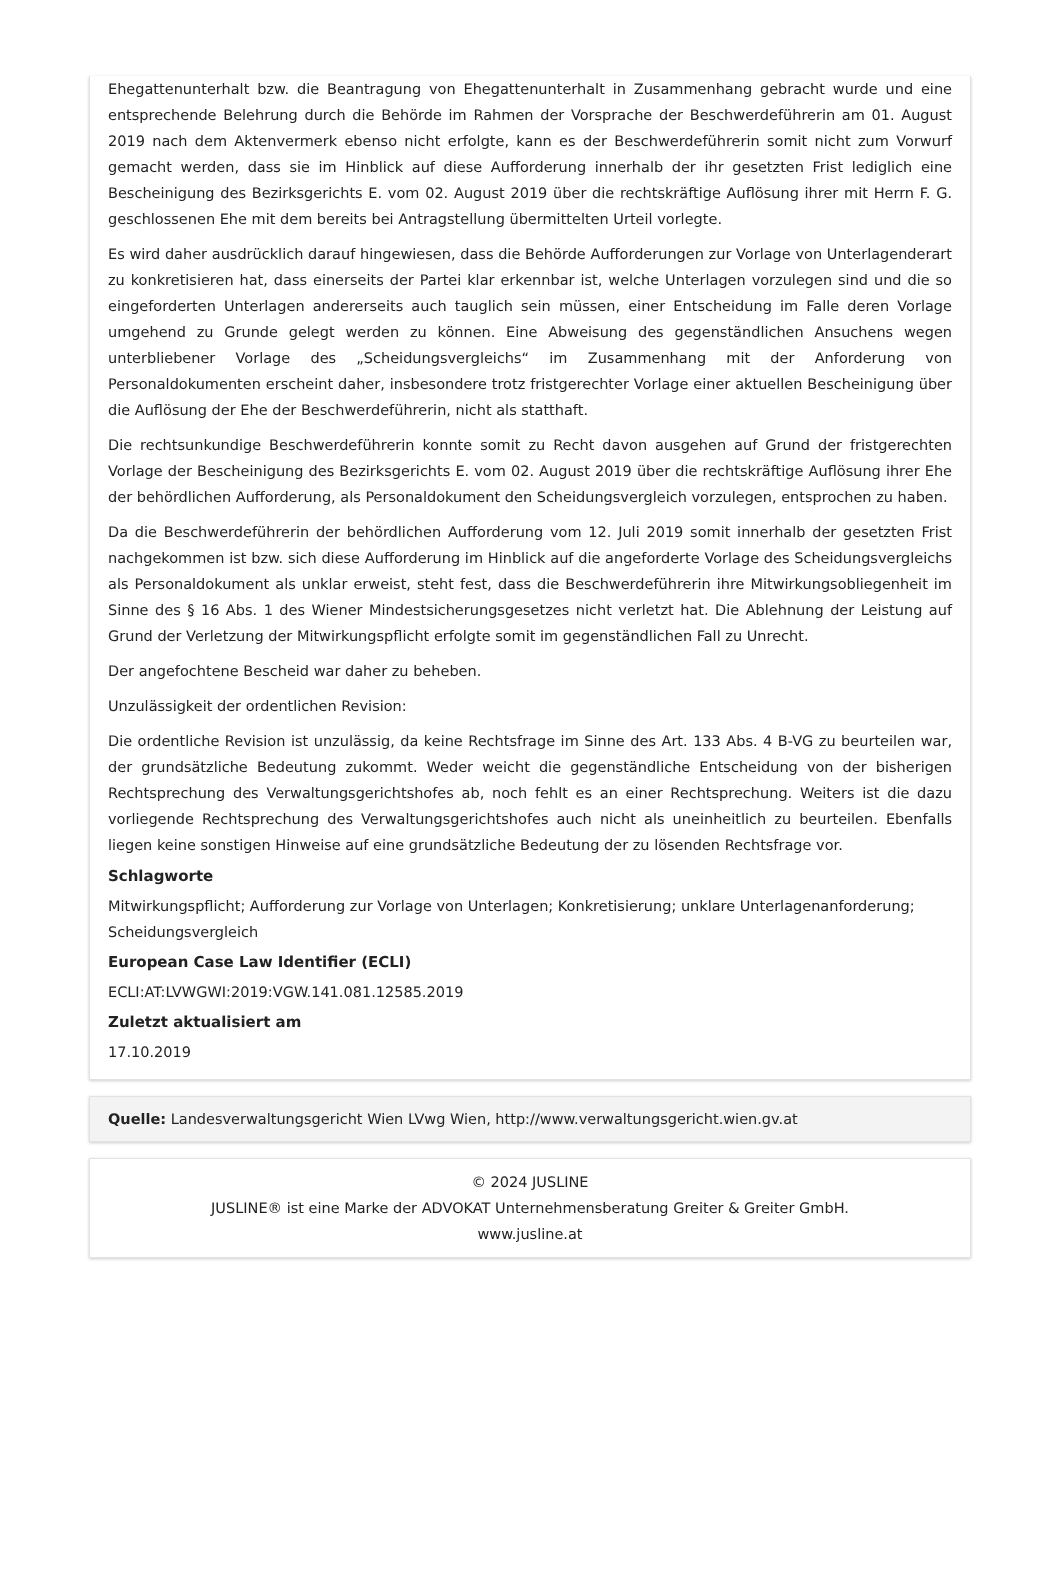Ehegattenunterhalt bzw. die Beantragung von Ehegattenunterhalt in Zusammenhang gebracht wurde und eine entsprechende Belehrung durch die Behörde im Rahmen der Vorsprache der Beschwerdeführerin am 01. August 2019 nach dem Aktenvermerk ebenso nicht erfolgte, kann es der Beschwerdeführerin somit nicht zum Vorwurf gemacht werden, dass sie im Hinblick auf diese Aufforderung innerhalb der ihr gesetzten Frist lediglich eine Bescheinigung des Bezirksgerichts E. vom 02. August 2019 über die rechtskräftige Auflösung ihrer mit Herrn F. G. geschlossenen Ehe mit dem bereits bei Antragstellung übermittelten Urteil vorlegte.
Es wird daher ausdrücklich darauf hingewiesen, dass die Behörde Aufforderungen zur Vorlage von Unterlagenderart zu konkretisieren hat, dass einerseits der Partei klar erkennbar ist, welche Unterlagen vorzulegen sind und die so eingeforderten Unterlagen andererseits auch tauglich sein müssen, einer Entscheidung im Falle deren Vorlage umgehend zu Grunde gelegt werden zu können. Eine Abweisung des gegenständlichen Ansuchens wegen unterbliebener Vorlage des „Scheidungsvergleichs“ im Zusammenhang mit der Anforderung von Personaldokumenten erscheint daher, insbesondere trotz fristgerechter Vorlage einer aktuellen Bescheinigung über die Auflösung der Ehe der Beschwerdeführerin, nicht als statthaft.
Die rechtsunkundige Beschwerdeführerin konnte somit zu Recht davon ausgehen auf Grund der fristgerechten Vorlage der Bescheinigung des Bezirksgerichts E. vom 02. August 2019 über die rechtskräftige Auflösung ihrer Ehe der behördlichen Aufforderung, als Personaldokument den Scheidungsvergleich vorzulegen, entsprochen zu haben.
Da die Beschwerdeführerin der behördlichen Aufforderung vom 12. Juli 2019 somit innerhalb der gesetzten Frist nachgekommen ist bzw. sich diese Aufforderung im Hinblick auf die angeforderte Vorlage des Scheidungsvergleichs als Personaldokument als unklar erweist, steht fest, dass die Beschwerdeführerin ihre Mitwirkungsobliegenheit im Sinne des § 16 Abs. 1 des Wiener Mindestsicherungsgesetzes nicht verletzt hat. Die Ablehnung der Leistung auf Grund der Verletzung der Mitwirkungspflicht erfolgte somit im gegenständlichen Fall zu Unrecht.
Der angefochtene Bescheid war daher zu beheben.
Unzulässigkeit der ordentlichen Revision:
Die ordentliche Revision ist unzulässig, da keine Rechtsfrage im Sinne des Art. 133 Abs. 4 B-VG zu beurteilen war, der grundsätzliche Bedeutung zukommt. Weder weicht die gegenständliche Entscheidung von der bisherigen Rechtsprechung des Verwaltungsgerichtshofes ab, noch fehlt es an einer Rechtsprechung. Weiters ist die dazu vorliegende Rechtsprechung des Verwaltungsgerichtshofes auch nicht als uneinheitlich zu beurteilen. Ebenfalls liegen keine sonstigen Hinweise auf eine grundsätzliche Bedeutung der zu lösenden Rechtsfrage vor.
Schlagworte
Mitwirkungspflicht; Aufforderung zur Vorlage von Unterlagen; Konkretisierung; unklare Unterlagenanforderung; Scheidungsvergleich
European Case Law Identifier (ECLI)
ECLI:AT:LVWGWI:2019:VGW.141.081.12585.2019
Zuletzt aktualisiert am
17.10.2019
Quelle: Landesverwaltungsgericht Wien LVwg Wien, http://www.verwaltungsgericht.wien.gv.at
© 2024 JUSLINE
JUSLINE® ist eine Marke der ADVOKAT Unternehmensberatung Greiter & Greiter GmbH.
www.jusline.at